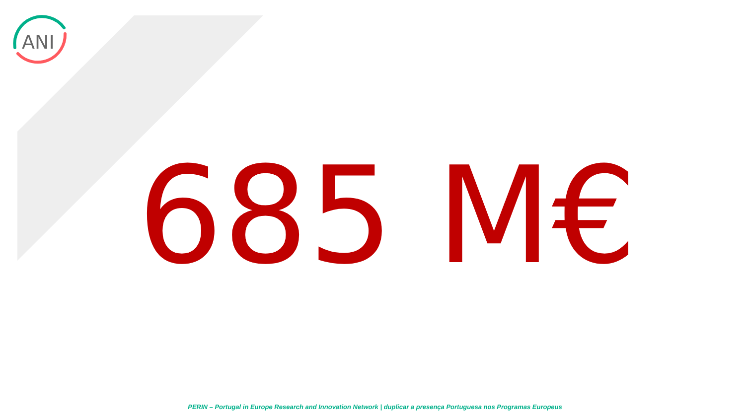ANI
685 M€
PERIN – Portugal in Europe Research and Innovation Network | duplicar a presença Portuguesa nos Programas Europeus